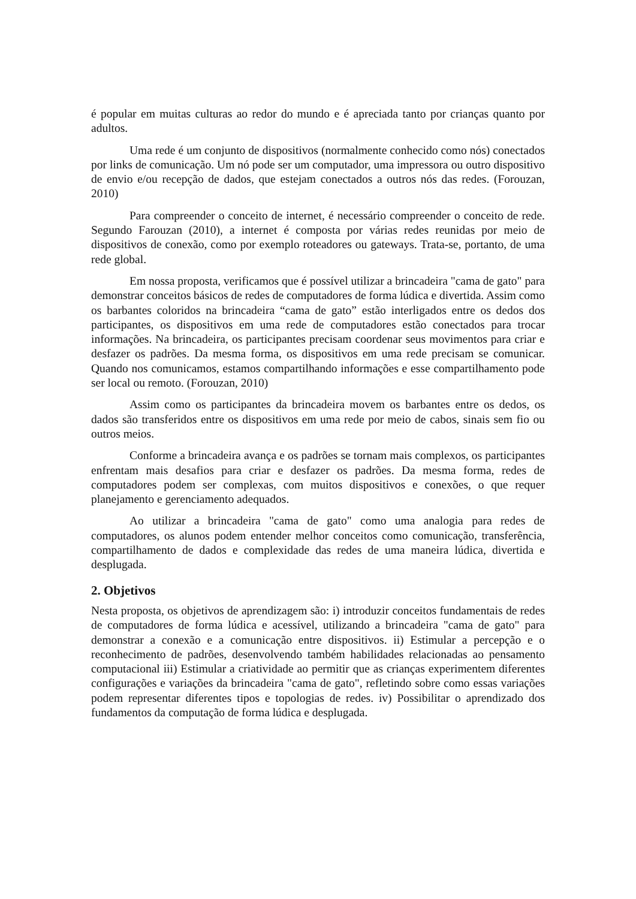é popular em muitas culturas ao redor do mundo e é apreciada tanto por crianças quanto por adultos.
Uma rede é um conjunto de dispositivos (normalmente conhecido como nós) conectados por links de comunicação. Um nó pode ser um computador, uma impressora ou outro dispositivo de envio e/ou recepção de dados, que estejam conectados a outros nós das redes. (Forouzan, 2010)
Para compreender o conceito de internet, é necessário compreender o conceito de rede. Segundo Farouzan (2010), a internet é composta por várias redes reunidas por meio de dispositivos de conexão, como por exemplo roteadores ou gateways. Trata-se, portanto, de uma rede global.
Em nossa proposta, verificamos que é possível utilizar a brincadeira "cama de gato" para demonstrar conceitos básicos de redes de computadores de forma lúdica e divertida. Assim como os barbantes coloridos na brincadeira “cama de gato” estão interligados entre os dedos dos participantes, os dispositivos em uma rede de computadores estão conectados para trocar informações. Na brincadeira, os participantes precisam coordenar seus movimentos para criar e desfazer os padrões. Da mesma forma, os dispositivos em uma rede precisam se comunicar. Quando nos comunicamos, estamos compartilhando informações e esse compartilhamento pode ser local ou remoto. (Forouzan, 2010)
Assim como os participantes da brincadeira movem os barbantes entre os dedos, os dados são transferidos entre os dispositivos em uma rede por meio de cabos, sinais sem fio ou outros meios.
Conforme a brincadeira avança e os padrões se tornam mais complexos, os participantes enfrentam mais desafios para criar e desfazer os padrões. Da mesma forma, redes de computadores podem ser complexas, com muitos dispositivos e conexões, o que requer planejamento e gerenciamento adequados.
Ao utilizar a brincadeira "cama de gato" como uma analogia para redes de computadores, os alunos podem entender melhor conceitos como comunicação, transferência, compartilhamento de dados e complexidade das redes de uma maneira lúdica, divertida e desplugada.
2. Objetivos
Nesta proposta, os objetivos de aprendizagem são: i) introduzir conceitos fundamentais de redes de computadores de forma lúdica e acessível, utilizando a brincadeira "cama de gato" para demonstrar a conexão e a comunicação entre dispositivos. ii) Estimular a percepção e o reconhecimento de padrões, desenvolvendo também habilidades relacionadas ao pensamento computacional iii) Estimular a criatividade ao permitir que as crianças experimentem diferentes configurações e variações da brincadeira "cama de gato", refletindo sobre como essas variações podem representar diferentes tipos e topologias de redes. iv) Possibilitar o aprendizado dos fundamentos da computação de forma lúdica e desplugada.